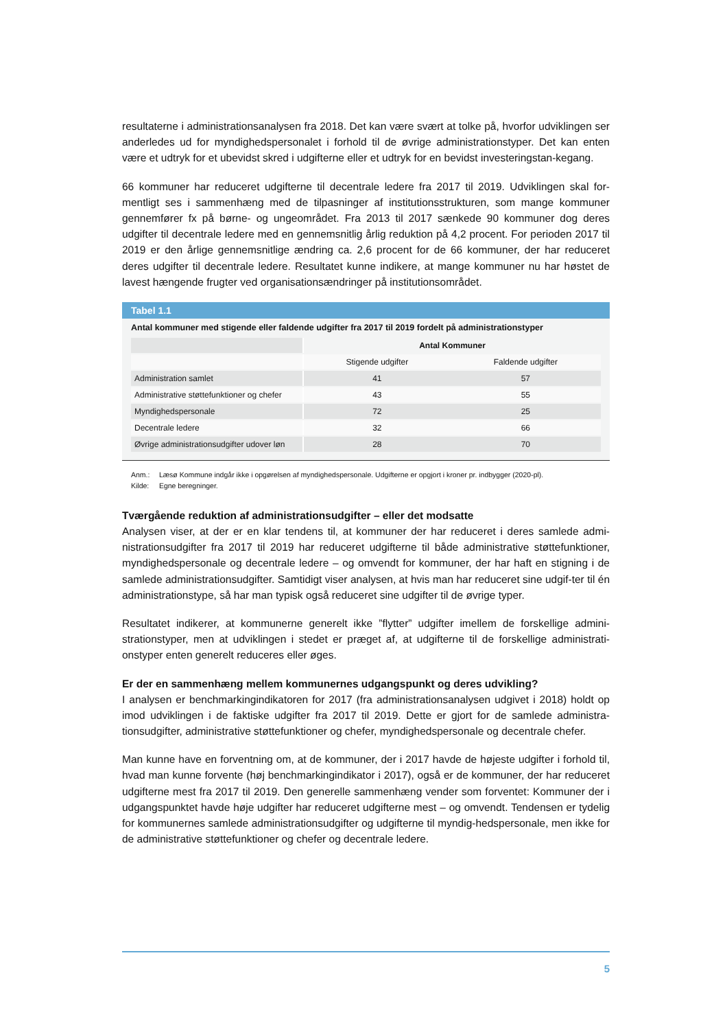resultaterne i administrationsanalysen fra 2018. Det kan være svært at tolke på, hvorfor udviklingen ser anderledes ud for myndighedspersonalet i forhold til de øvrige administrationstyper. Det kan enten være et udtryk for et ubevidst skred i udgifterne eller et udtryk for en bevidst investeringstan-kegang.
66 kommuner har reduceret udgifterne til decentrale ledere fra 2017 til 2019. Udviklingen skal for-mentligt ses i sammenhæng med de tilpasninger af institutionsstrukturen, som mange kommuner gennemfører fx på børne- og ungeområdet. Fra 2013 til 2017 sænkede 90 kommuner dog deres udgifter til decentrale ledere med en gennemsnitlig årlig reduktion på 4,2 procent. For perioden 2017 til 2019 er den årlige gennemsnitlige ændring ca. 2,6 procent for de 66 kommuner, der har reduceret deres udgifter til decentrale ledere. Resultatet kunne indikere, at mange kommuner nu har høstet de lavest hængende frugter ved organisationsændringer på institutionsområdet.
Tabel 1.1
Antal kommuner med stigende eller faldende udgifter fra 2017 til 2019 fordelt på administrationstyper
| | Antal Kommuner | |
| | Stigende udgifter | Faldende udgifter |
| Administration samlet | 41 | 57 |
| Administrative støttefunktioner og chefer | 43 | 55 |
| Myndighedspersonale | 72 | 25 |
| Decentrale ledere | 32 | 66 |
| Øvrige administrationsudgifter udover løn | 28 | 70 |
Anm.: Læsø Kommune indgår ikke i opgørelsen af myndighedspersonale. Udgifterne er opgjort i kroner pr. indbygger (2020-pl).
Kilde: Egne beregninger.
Tværgående reduktion af administrationsudgifter – eller det modsatte
Analysen viser, at der er en klar tendens til, at kommuner der har reduceret i deres samlede admi-nistrationsudgifter fra 2017 til 2019 har reduceret udgifterne til både administrative støttefunktioner, myndighedspersonale og decentrale ledere – og omvendt for kommuner, der har haft en stigning i de samlede administrationsudgifter. Samtidigt viser analysen, at hvis man har reduceret sine udgif-ter til én administrationstype, så har man typisk også reduceret sine udgifter til de øvrige typer.
Resultatet indikerer, at kommunerne generelt ikke ”flytter” udgifter imellem de forskellige admini-strationstyper, men at udviklingen i stedet er præget af, at udgifterne til de forskellige administrati-onstyper enten generelt reduceres eller øges.
Er der en sammenhæng mellem kommunernes udgangspunkt og deres udvikling?
I analysen er benchmarkingindikatoren for 2017 (fra administrationsanalysen udgivet i 2018) holdt op imod udviklingen i de faktiske udgifter fra 2017 til 2019. Dette er gjort for de samlede administra-tionsudgifter, administrative støttefunktioner og chefer, myndighedspersonale og decentrale chefer.
Man kunne have en forventning om, at de kommuner, der i 2017 havde de højeste udgifter i forhold til, hvad man kunne forvente (høj benchmarkingindikator i 2017), også er de kommuner, der har reduceret udgifterne mest fra 2017 til 2019. Den generelle sammenhæng vender som forventet: Kommuner der i udgangspunktet havde høje udgifter har reduceret udgifterne mest – og omvendt. Tendensen er tydelig for kommunernes samlede administrationsudgifter og udgifterne til myndig-hedspersonale, men ikke for de administrative støttefunktioner og chefer og decentrale ledere.
5